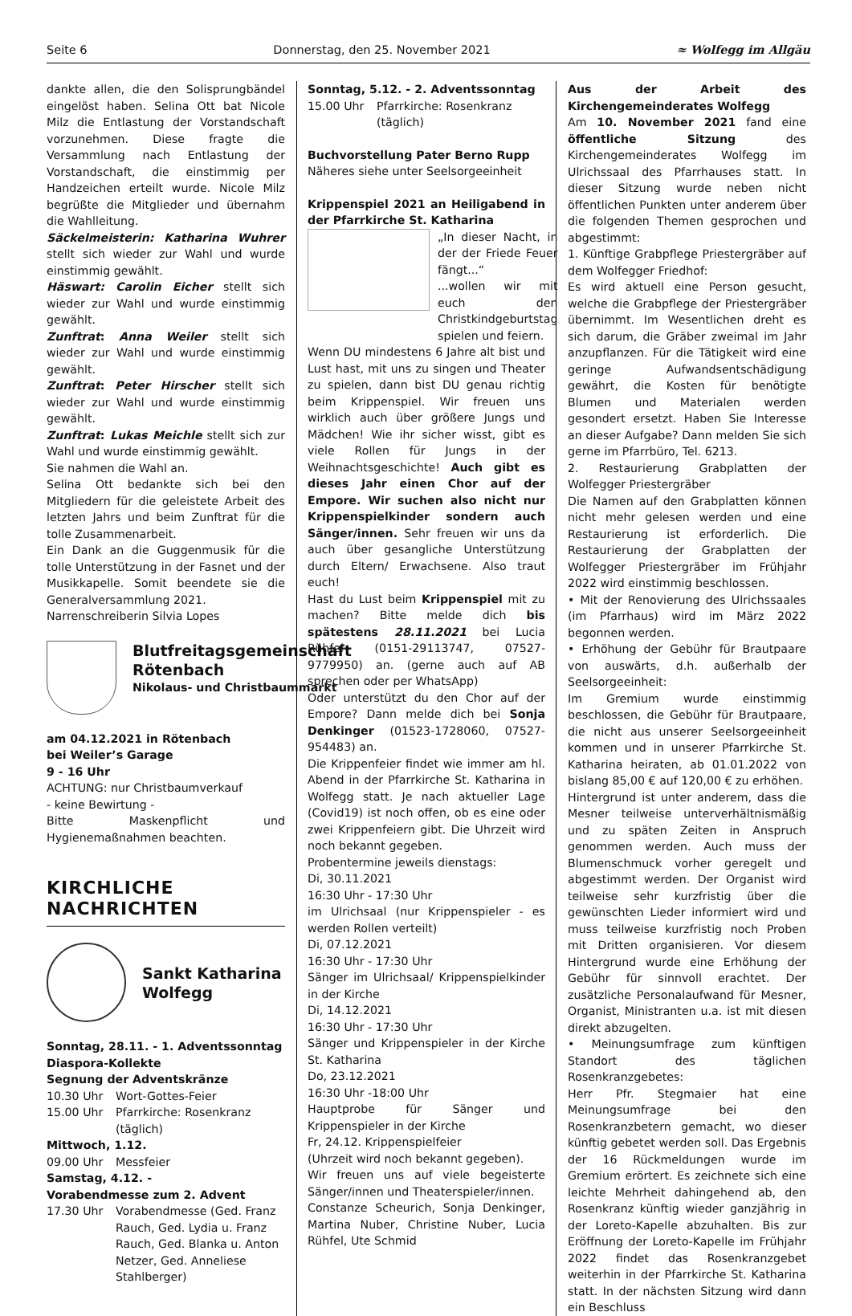Seite 6 Donnerstag, den 25. November 2021 ≈ Wolfegg im Allgäu
dankte allen, die den Solisprungbändel eingelöst haben. Selina Ott bat Nicole Milz die Entlastung der Vorstandschaft vorzunehmen. Diese fragte die Versammlung nach Entlastung der Vorstandschaft, die einstimmig per Handzeichen erteilt wurde. Nicole Milz begrüßte die Mitglieder und übernahm die Wahlleitung.
Säckelmeisterin: Katharina Wuhrer stellt sich wieder zur Wahl und wurde einstimmig gewählt.
Häswart: Carolin Eicher stellt sich wieder zur Wahl und wurde einstimmig gewählt.
Zunftrat: Anna Weiler stellt sich wieder zur Wahl und wurde einstimmig gewählt.
Zunftrat: Peter Hirscher stellt sich wieder zur Wahl und wurde einstimmig gewählt.
Zunftrat: Lukas Meichle stellt sich zur Wahl und wurde einstimmig gewählt.
Sie nahmen die Wahl an.
Selina Ott bedankte sich bei den Mitgliedern für die geleistete Arbeit des letzten Jahrs und beim Zunftrat für die tolle Zusammenarbeit.
Ein Dank an die Guggenmusik für die tolle Unterstützung in der Fasnet und der Musikkapelle. Somit beendete sie die Generalversammlung 2021.
Narrenschreiberin Silvia Lopes
Blutfreitagsgemeinschaft Rötenbach
Nikolaus- und Christbaummarkt
am 04.12.2021 in Rötenbach
bei Weiler’s Garage
9 - 16 Uhr
ACHTUNG: nur Christbaumverkauf
- keine Bewirtung -
Bitte Maskenpflicht und Hygienemaßnahmen beachten.
KIRCHLICHE
NACHRICHTEN
Sankt Katharina Wolfegg
Sonntag, 28.11. - 1. Adventssonntag
Diaspora-Kollekte
Segnung der Adventskränze
10.30 Uhr Wort-Gottes-Feier
15.00 Uhr Pfarrkirche: Rosenkranz (täglich)
Mittwoch, 1.12.
09.00 Uhr Messfeier
Samstag, 4.12. -
Vorabendmesse zum 2. Advent
17.30 Uhr Vorabendmesse (Ged. Franz Rauch, Ged. Lydia u. Franz Rauch, Ged. Blanka u. Anton Netzer, Ged. Anneliese Stahlberger)
Sonntag, 5.12. - 2. Adventssonntag
15.00 Uhr Pfarrkirche: Rosenkranz (täglich)
Buchvorstellung Pater Berno Rupp
Näheres siehe unter Seelsorgeeinheit
Krippenspiel 2021 an Heiligabend in der Pfarrkirche St. Katharina
„In dieser Nacht, in der der Friede Feuer fängt...“
...wollen wir mit euch den Christkindgeburtstag spielen und feiern.
Wenn DU mindestens 6 Jahre alt bist und Lust hast, mit uns zu singen und Theater zu spielen, dann bist DU genau richtig beim Krippenspiel. Wir freuen uns wirklich auch über größere Jungs und Mädchen! Wie ihr sicher wisst, gibt es viele Rollen für Jungs in der Weihnachtsgeschichte! Auch gibt es dieses Jahr einen Chor auf der Empore. Wir suchen also nicht nur Krippenspielkinder sondern auch Sänger/innen. Sehr freuen wir uns da auch über gesangliche Unterstützung durch Eltern/ Erwachsene. Also traut euch!
Hast du Lust beim Krippenspiel mit zu machen? Bitte melde dich bis spätestens 28.11.2021 bei Lucia Rühfel (0151-29113747, 07527-9779950) an. (gerne auch auf AB sprechen oder per WhatsApp)
Oder unterstützt du den Chor auf der Empore? Dann melde dich bei Sonja Denkinger (01523-1728060, 07527-954483) an.
Die Krippenfeier findet wie immer am hl. Abend in der Pfarrkirche St. Katharina in Wolfegg statt. Je nach aktueller Lage (Covid19) ist noch offen, ob es eine oder zwei Krippenfeiern gibt. Die Uhrzeit wird noch bekannt gegeben.
Probentermine jeweils dienstags:
Di, 30.11.2021
16:30 Uhr - 17:30 Uhr
im Ulrichsaal (nur Krippenspieler - es werden Rollen verteilt)
Di, 07.12.2021
16:30 Uhr - 17:30 Uhr
Sänger im Ulrichsaal/ Krippenspielkinder in der Kirche
Di, 14.12.2021
16:30 Uhr - 17:30 Uhr
Sänger und Krippenspieler in der Kirche St. Katharina
Do, 23.12.2021
16:30 Uhr -18:00 Uhr
Hauptprobe für Sänger und Krippenspieler in der Kirche
Fr, 24.12. Krippenspielfeier
(Uhrzeit wird noch bekannt gegeben).
Wir freuen uns auf viele begeisterte Sänger/innen und Theaterspieler/innen.
Constanze Scheurich, Sonja Denkinger, Martina Nuber, Christine Nuber, Lucia Rühfel, Ute Schmid
Aus der Arbeit des Kirchengemeinderates Wolfegg
Am 10. November 2021 fand eine öffentliche Sitzung des Kirchengemeinderates Wolfegg im Ulrichssaal des Pfarrhauses statt. In dieser Sitzung wurde neben nicht öffentlichen Punkten unter anderem über die folgenden Themen gesprochen und abgestimmt:
1. Künftige Grabpflege Priestergräber auf dem Wolfegger Friedhof:
Es wird aktuell eine Person gesucht, welche die Grabpflege der Priestergräber übernimmt. Im Wesentlichen dreht es sich darum, die Gräber zweimal im Jahr anzupflanzen. Für die Tätigkeit wird eine geringe Aufwandsentschädigung gewährt, die Kosten für benötigte Blumen und Materialen werden gesondert ersetzt. Haben Sie Interesse an dieser Aufgabe? Dann melden Sie sich gerne im Pfarrbüro, Tel. 6213.
2. Restaurierung Grabplatten der Wolfegger Priestergräber
Die Namen auf den Grabplatten können nicht mehr gelesen werden und eine Restaurierung ist erforderlich. Die Restaurierung der Grabplatten der Wolfegger Priestergräber im Frühjahr 2022 wird einstimmig beschlossen.
• Mit der Renovierung des Ulrichssaales (im Pfarrhaus) wird im März 2022 begonnen werden.
• Erhöhung der Gebühr für Brautpaare von auswärts, d.h. außerhalb der Seelsorgeeinheit:
Im Gremium wurde einstimmig beschlossen, die Gebühr für Brautpaare, die nicht aus unserer Seelsorgeeinheit kommen und in unserer Pfarrkirche St. Katharina heiraten, ab 01.01.2022 von bislang 85,00 € auf 120,00 € zu erhöhen.
Hintergrund ist unter anderem, dass die Mesner teilweise unterverhältnismäßig und zu späten Zeiten in Anspruch genommen werden. Auch muss der Blumenschmuck vorher geregelt und abgestimmt werden. Der Organist wird teilweise sehr kurzfristig über die gewünschten Lieder informiert wird und muss teilweise kurzfristig noch Proben mit Dritten organisieren. Vor diesem Hintergrund wurde eine Erhöhung der Gebühr für sinnvoll erachtet. Der zusätzliche Personalaufwand für Mesner, Organist, Ministranten u.a. ist mit diesen direkt abzugelten.
• Meinungsumfrage zum künftigen Standort des täglichen Rosenkranzgebetes:
Herr Pfr. Stegmaier hat eine Meinungsumfrage bei den Rosenkranzbetern gemacht, wo dieser künftig gebetet werden soll. Das Ergebnis der 16 Rückmeldungen wurde im Gremium erörtert. Es zeichnete sich eine leichte Mehrheit dahingehend ab, den Rosenkranz künftig wieder ganzjährig in der Loreto-Kapelle abzuhalten. Bis zur Eröffnung der Loreto-Kapelle im Frühjahr 2022 findet das Rosenkranzgebet weiterhin in der Pfarrkirche St. Katharina statt. In der nächsten Sitzung wird dann ein Beschluss